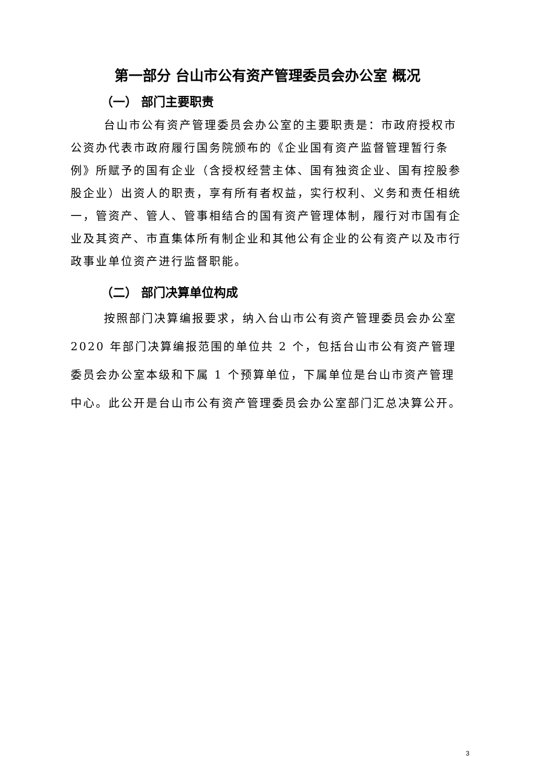第一部分 台山市公有资产管理委员会办公室 概况
（一） 部门主要职责
台山市公有资产管理委员会办公室的主要职责是：市政府授权市公资办代表市政府履行国务院颁布的《企业国有资产监督管理暂行条例》所赋予的国有企业（含授权经营主体、国有独资企业、国有控股参股企业）出资人的职责，享有所有者权益，实行权利、义务和责任相统一，管资产、管人、管事相结合的国有资产管理体制，履行对市国有企业及其资产、市直集体所有制企业和其他公有企业的公有资产以及市行政事业单位资产进行监督职能。
（二） 部门决算单位构成
按照部门决算编报要求，纳入台山市公有资产管理委员会办公室 2020 年部门决算编报范围的单位共 2 个，包括台山市公有资产管理委员会办公室本级和下属 1 个预算单位，下属单位是台山市资产管理中心。此公开是台山市公有资产管理委员会办公室部门汇总决算公开。
3